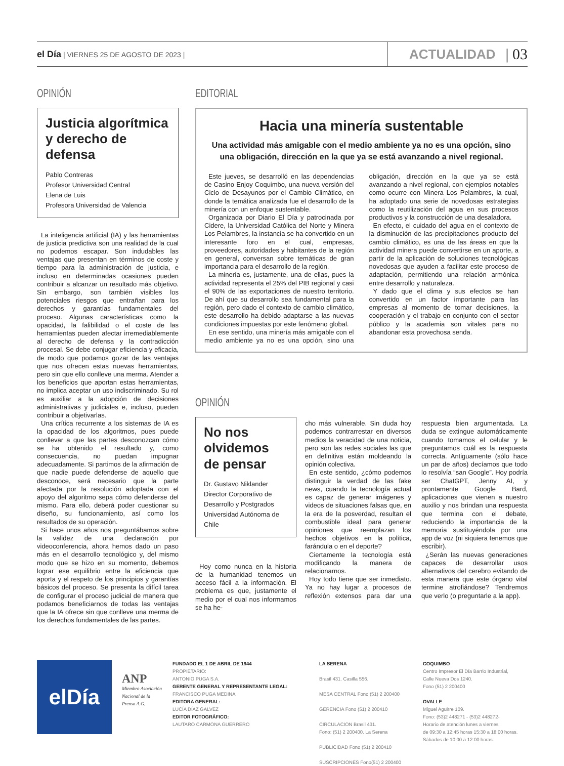el Día | VIERNES 25 DE AGOSTO DE 2023 |
ACTUALIDAD | 03
OPINIÓN
Justicia algorítmica y derecho de defensa
Pablo Contreras
Profesor Universidad Central
Elena de Luis
Profesora Universidad de Valencia
La inteligencia artificial (IA) y las herramientas de justicia predictiva son una realidad de la cual no podemos escapar. Son indudables las ventajas que presentan en términos de coste y tiempo para la administración de justicia, e incluso en determinadas ocasiones pueden contribuir a alcanzar un resultado más objetivo. Sin embargo, son también visibles los potenciales riesgos que entrañan para los derechos y garantías fundamentales del proceso. Algunas características como la opacidad, la falibilidad o el coste de las herramientas pueden afectar irremediablemente al derecho de defensa y la contradicción procesal. Se debe conjugar eficiencia y eficacia, de modo que podamos gozar de las ventajas que nos ofrecen estas nuevas herramientas, pero sin que ello conlleve una merma. Atender a los beneficios que aportan estas herramientas, no implica aceptar un uso indiscriminado. Su rol es auxiliar a la adopción de decisiones administrativas y judiciales e, incluso, pueden contribuir a objetivarlas.
Una crítica recurrente a los sistemas de IA es la opacidad de los algoritmos, pues puede conllevar a que las partes desconozcan cómo se ha obtenido el resultado y, como consecuencia, no puedan impugnar adecuadamente. Si partimos de la afirmación de que nadie puede defenderse de aquello que desconoce, será necesario que la parte afectada por la resolución adoptada con el apoyo del algoritmo sepa cómo defenderse del mismo. Para ello, deberá poder cuestionar su diseño, su funcionamiento, así como los resultados de su operación.
Si hace unos años nos preguntábamos sobre la validez de una declaración por videoconferencia, ahora hemos dado un paso más en el desarrollo tecnológico y, del mismo modo que se hizo en su momento, debemos lograr ese equilibrio entre la eficiencia que aporta y el respeto de los principios y garantías básicos del proceso. Se presenta la difícil tarea de configurar el proceso judicial de manera que podamos beneficiarnos de todas las ventajas que la IA ofrece sin que conlleve una merma de los derechos fundamentales de las partes.
EDITORIAL
Hacia una minería sustentable
Una actividad más amigable con el medio ambiente ya no es una opción, sino una obligación, dirección en la que ya se está avanzando a nivel regional.
Este jueves, se desarrolló en las dependencias de Casino Enjoy Coquimbo, una nueva versión del Ciclo de Desayunos por el Cambio Climático, en donde la temática analizada fue el desarrollo de la minería con un enfoque sustentable.
Organizada por Diario El Día y patrocinada por Cidere, la Universidad Católica del Norte y Minera Los Pelambres, la instancia se ha convertido en un interesante foro en el cual, empresas, proveedores, autoridades y habitantes de la región en general, conversan sobre temáticas de gran importancia para el desarrollo de la región.
La minería es, justamente, una de ellas, pues la actividad representa el 25% del PIB regional y casi el 90% de las exportaciones de nuestro territorio. De ahí que su desarrollo sea fundamental para la región, pero dado el contexto de cambio climático, este desarrollo ha debido adaptarse a las nuevas condiciones impuestas por este fenómeno global.
En ese sentido, una minería más amigable con el medio ambiente ya no es una opción, sino una obligación, dirección en la que ya se está avanzando a nivel regional, con ejemplos notables como ocurre con Minera Los Pelambres, la cual, ha adoptado una serie de novedosas estrategias como la reutilización del agua en sus procesos productivos y la construcción de una desaladora.
En efecto, el cuidado del agua en el contexto de la disminución de las precipitaciones producto del cambio climático, es una de las áreas en que la actividad minera puede convertirse en un aporte, a partir de la aplicación de soluciones tecnológicas novedosas que ayuden a facilitar este proceso de adaptación, permitiendo una relación armónica entre desarrollo y naturaleza.
Y dado que el clima y sus efectos se han convertido en un factor importante para las empresas al momento de tomar decisiones, la cooperación y el trabajo en conjunto con el sector público y la academia son vitales para no abandonar esta provechosa senda.
OPINIÓN
No nos olvidemos de pensar
Dr. Gustavo Niklander
Director Corporativo de Desarrollo y Postgrados
Universidad Autónoma de Chile
Hoy como nunca en la historia de la humanidad tenemos un acceso fácil a la información. El problema es que, justamente el medio por el cual nos informamos se ha he-
cho más vulnerable. Sin duda hoy podemos contrarrestar en diversos medios la veracidad de una noticia, pero son las redes sociales las que en definitiva están moldeando la opinión colectiva.
En este sentido, ¿cómo podemos distinguir la verdad de las fake news, cuando la tecnología actual es capaz de generar imágenes y videos de situaciones falsas que, en la era de la posverdad, resultan el combustible ideal para generar opiniones que reemplazan los hechos objetivos en la política, farándula o en el deporte?
Ciertamente la tecnología está modificando la manera de relacionarnos.
Hoy todo tiene que ser inmediato. Ya no hay lugar a procesos de reflexión extensos para dar una respuesta bien argumentada. La duda se extingue automáticamente cuando tomamos el celular y le preguntamos cuál es la respuesta correcta. Antiguamente (sólo hace un par de años) decíamos que todo lo resolvía “san Google”. Hoy podría ser ChatGPT, Jenny AI, y prontamente Google Bard, aplicaciones que vienen a nuestro auxilio y nos brindan una respuesta que termina con el debate, reduciendo la importancia de la memoria sustituyéndola por una app de voz (ni siquiera tenemos que escribir).
¿Serán las nuevas generaciones capaces de desarrollar usos alternativos del cerebro evitando de esta manera que este órgano vital termine atrofiándose? Tendremos que verlo (o preguntarle a la app).
elDía
ANP
Miembro Asociación Nacional de la Prensa A.G.
FUNDADO EL 1 DE ABRIL DE 1944
PROPIETARIO:
ANTONIO PUGA S.A.
GERENTE GENERAL Y REPRESENTANTE LEGAL:
FRANCISCO PUGA MEDINA
EDITORA GENERAL:
LUCÍA DÍAZ GALVEZ
EDITOR FOTOGRÁFICO:
LAUTARO CARMONA GUERRERO
LA SERENA
Brasil 431. Casilla 556.
MESA CENTRAL Fono (51) 2 200400
GERENCIA Fono (51) 2 200410
CIRCULACION Brasil 431.
Fono: (51) 2 200400. La Serena
PUBLICIDAD Fono (51) 2 200410
SUSCRIPCIONES Fono(51) 2 200400
COQUIMBO
Centro Impresor El Día Barrio Industrial,
Calle Nueva Dos 1240.
Fono (51) 2 200400
OVALLE
Miguel Aguirre 109.
Fono: (53)2 448271 - (53)2 448272-
Horario de atención lunes a viernes
de 09:30 a 12:45 horas 15:30 a 18:00 horas.
Sábados de 10:00 a 12:00 horas.